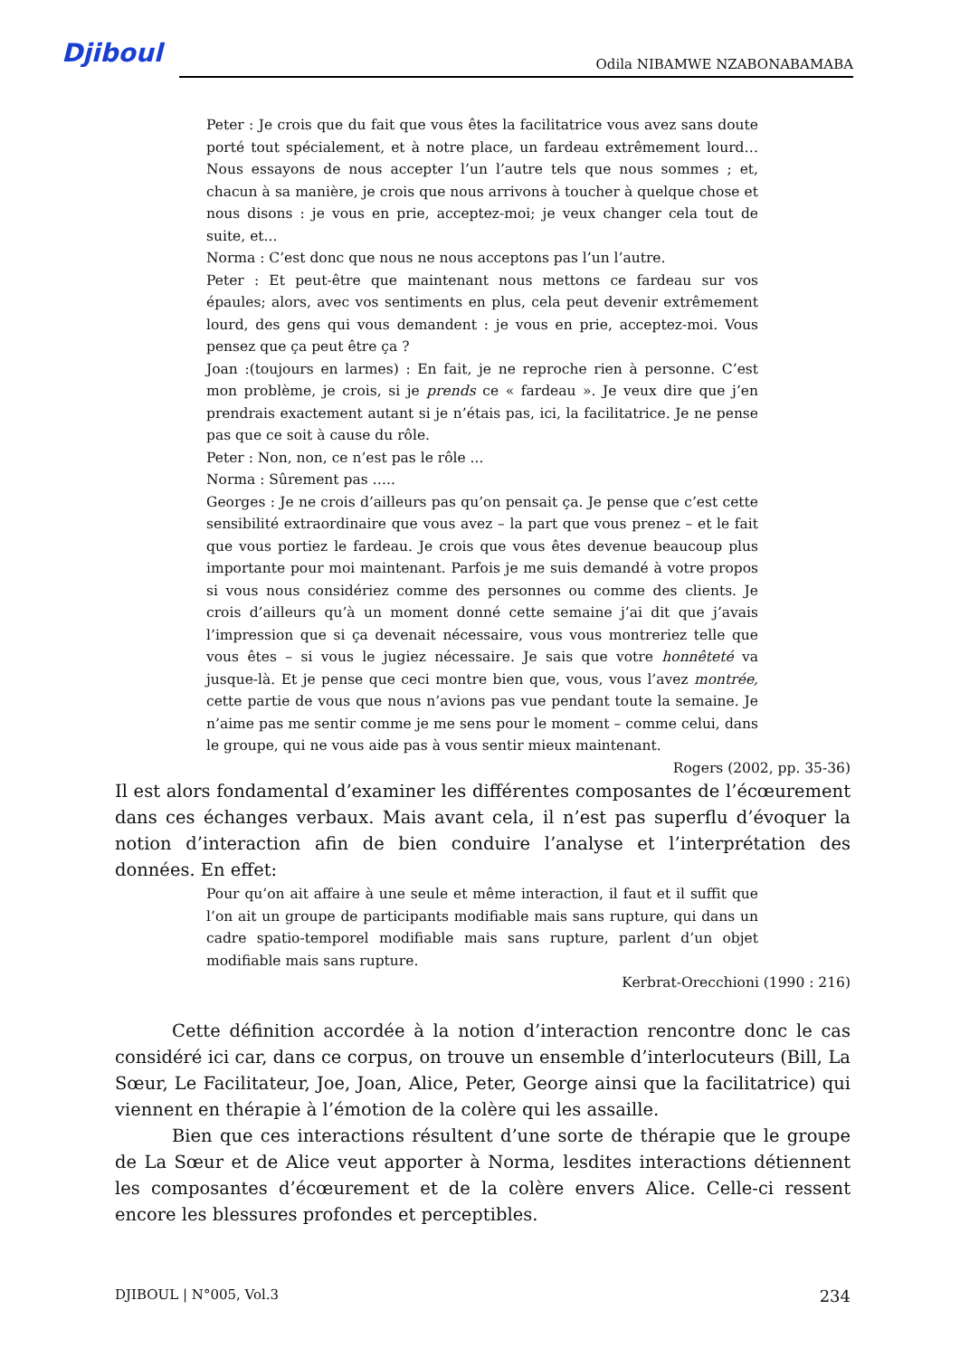Djiboul Odila NIBAMWE NZABONABAMABA
Peter : Je crois que du fait que vous êtes la facilitatrice vous avez sans doute porté tout spécialement, et à notre place, un fardeau extrêmement lourd… Nous essayons de nous accepter l’un l’autre tels que nous sommes ; et, chacun à sa manière, je crois que nous arrivons à toucher à quelque chose et nous disons : je vous en prie, acceptez-moi; je veux changer cela tout de suite, et...
Norma : C’est donc que nous ne nous acceptons pas l’un l’autre.
Peter : Et peut-être que maintenant nous mettons ce fardeau sur vos épaules; alors, avec vos sentiments en plus, cela peut devenir extrêmement lourd, des gens qui vous demandent : je vous en prie, acceptez-moi. Vous pensez que ça peut être ça ?
Joan :(toujours en larmes) : En fait, je ne reproche rien à personne. C’est mon problème, je crois, si je prends ce « fardeau ». Je veux dire que j’en prendrais exactement autant si je n’étais pas, ici, la facilitatrice. Je ne pense pas que ce soit à cause du rôle.
Peter : Non, non, ce n’est pas le rôle ...
Norma : Sûrement pas …..
Georges : Je ne crois d’ailleurs pas qu’on pensait ça. Je pense que c’est cette sensibilité extraordinaire que vous avez – la part que vous prenez – et le fait que vous portiez le fardeau. Je crois que vous êtes devenue beaucoup plus importante pour moi maintenant. Parfois je me suis demandé à votre propos si vous nous considériez comme des personnes ou comme des clients. Je crois d’ailleurs qu’à un moment donné cette semaine j’ai dit que j’avais l’impression que si ça devenait nécessaire, vous vous montreriez telle que vous êtes – si vous le jugiez nécessaire. Je sais que votre honnêteté va jusque-là. Et je pense que ceci montre bien que, vous, vous l’avez montrée, cette partie de vous que nous n’avions pas vue pendant toute la semaine. Je n’aime pas me sentir comme je me sens pour le moment – comme celui, dans le groupe, qui ne vous aide pas à vous sentir mieux maintenant.
Rogers (2002, pp. 35-36)
Il est alors fondamental d’examiner les différentes composantes de l’écœurement dans ces échanges verbaux. Mais avant cela, il n’est pas superflu d’évoquer la notion d’interaction afin de bien conduire l’analyse et l’interprétation des données. En effet:
Pour qu’on ait affaire à une seule et même interaction, il faut et il suffit que l’on ait un groupe de participants modifiable mais sans rupture, qui dans un cadre spatio-temporel modifiable mais sans rupture, parlent d’un objet modifiable mais sans rupture.
Kerbrat-Orecchioni (1990 : 216)
Cette définition accordée à la notion d’interaction rencontre donc le cas considéré ici car, dans ce corpus, on trouve un ensemble d’interlocuteurs (Bill, La Sœur, Le Facilitateur, Joe, Joan, Alice, Peter, George ainsi que la facilitatrice) qui viennent en thérapie à l’émotion de la colère qui les assaille.
Bien que ces interactions résultent d’une sorte de thérapie que le groupe de La Sœur et de Alice veut apporter à Norma, lesdites interactions détiennent les composantes d’écœurement et de la colère envers Alice. Celle-ci ressent encore les blessures profondes et perceptibles.
DJIBOUL | N°005, Vol.3 234